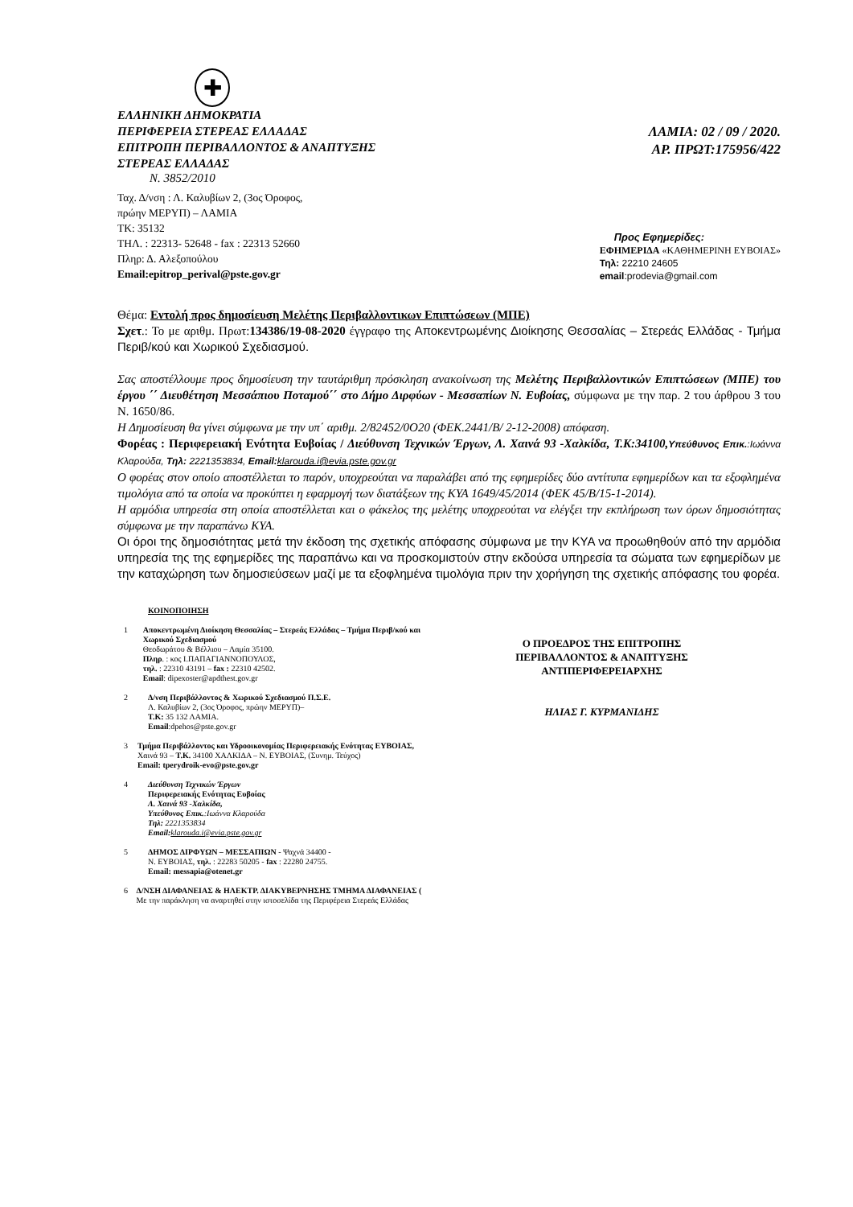✚
ΕΛΛΗΝΙΚΗ ΔΗΜΟΚΡΑΤΙΑ
ΠΕΡΙΦΕΡΕΙΑ ΣΤΕΡΕΑΣ ΕΛΛΑΔΑΣ
ΕΠΙΤΡΟΠΗ ΠΕΡΙΒΑΛΛΟΝΤΟΣ & ΑΝΑΠΤΥΞΗΣ
ΣΤΕΡΕΑΣ ΕΛΛΑΔΑΣ
Ν. 3852/2010
Ταχ. Δ/νση : Λ. Καλυβίων 2, (3ος Όροφος,
πρώην ΜΕΡΥΠ) – ΛΑΜΙΑ
ΤΚ: 35132
ΤΗΛ. : 22313- 52648 - fax : 22313 52660
Πληρ: Δ. Αλεξοπούλου
Email:epitrop_perival@pste.gov.gr
ΛΑΜΙΑ: 02 / 09 / 2020.
ΑΡ. ΠΡΩΤ:175956/422
Προς Εφημερίδες:
ΕΦΗΜΕΡΙΔΑ «ΚΑΘΗΜΕΡΙΝΗ ΕΥΒΟΙΑΣ»
Τηλ: 22210 24605
email:prodevia@gmail.com
Θέμα: Εντολή προς δημοσίευση Μελέτης Περιβαλλοντικων Επιπτώσεων (ΜΠΕ)
Σχετ.: Το με αριθμ. Πρωτ:134386/19-08-2020 έγγραφο της Αποκεντρωμένης Διοίκησης Θεσσαλίας – Στερεάς Ελλάδας - Τμήμα Περιβ/κού και Χωρικού Σχεδιασμού.
Σας αποστέλλουμε προς δημοσίευση την ταυτάριθμη πρόσκληση ανακοίνωση της Μελέτης Περιβαλλοντικών Επιπτώσεων (ΜΠΕ) του έργου ΄΄ Διευθέτηση Μεσσάπιου Ποταμού΄΄ στο Δήμο Διρφύων - Μεσσαπίων Ν. Ευβοίας, σύμφωνα με την παρ. 2 του άρθρου 3 του Ν. 1650/86.
Η Δημοσίευση θα γίνει σύμφωνα με την υπ΄ αριθμ. 2/82452/0Ο20 (ΦΕΚ.2441/Β/ 2-12-2008) απόφαση.
Φορέας : Περιφερειακή Ενότητα Ευβοίας / Διεύθυνση Τεχνικών Έργων, Λ. Χαινά 93 -Χαλκίδα, Τ.Κ:34100, Υπεύθυνος Επικ.:Ιωάννα Κλαρούδα, Τηλ: 2221353834, Email: klarouda.i@evia.pste.gov.gr
Ο φορέας στον οποίο αποστέλλεται το παρόν, υποχρεούται να παραλάβει από της εφημερίδες δύο αντίτυπα εφημερίδων και τα εξοφλημένα τιμολόγια από τα οποία να προκύπτει η εφαρμογή των διατάξεων της ΚΥΑ 1649/45/2014 (ΦΕΚ 45/Β/15-1-2014).
Η αρμόδια υπηρεσία στη οποία αποστέλλεται και ο φάκελος της μελέτης υποχρεούται να ελέγξει την εκπλήρωση των όρων δημοσιότητας σύμφωνα με την παραπάνω ΚΥΑ.
Οι όροι της δημοσιότητας μετά την έκδοση της σχετικής απόφασης σύμφωνα με την ΚΥΑ να προωθηθούν από την αρμόδια υπηρεσία της της εφημερίδες της παραπάνω και να προσκομιστούν στην εκδούσα υπηρεσία τα σώματα των εφημερίδων με την καταχώρηση των δημοσιεύσεων μαζί με τα εξοφλημένα τιμολόγια πριν την χορήγηση της σχετικής απόφασης του φορέα.
ΚΟΙΝΟΠΟΙΗΣΗ
1 Αποκεντρωμένη Διοίκηση Θεσσαλίας – Στερεάς Ελλάδας – Τμήμα Περιβ/κού και Χωρικού Σχεδιασμού
Θεοδωράτου & Βέλλιου – Λαμία 35100.
Πληρ. : κος Ι.ΠΑΠΑΓΙΑΝΝΟΠΟΥΛΟΣ,
τηλ. : 22310 43191 – fax : 22310 42502.
Email: dipexoster@apdthest.gov.gr
2 Δ/νση Περιβάλλοντος & Χωρικού Σχεδιασμού Π.Σ.Ε.
Λ. Καλυβίων 2, (3ος Όροφος, πρώην ΜΕΡΥΠ)–
Τ.Κ: 35 132 ΛΑΜΙΑ.
Email:dpehos@pste.gov.gr
3 Τμήμα Περιβάλλοντος και Υδροοικονομίας Περιφερειακής Ενότητας ΕΥΒΟΙΑΣ, Χαινά 93 – Τ.Κ. 34100 ΧΑΛΚΙΔΑ – Ν. ΕΥΒΟΙΑΣ, (Συνημ. Τεύχος)
Email: tperydroik-evo@pste.gov.gr
4 Διεύθυνση Τεχνικών Έργων
Περιφερειακής Ενότητας Ευβοίας
Λ. Χαινά 93 -Χαλκίδα,
Υπεύθυνος Επικ.:Ιωάννα Κλαρούδα
Τηλ: 2221353834
Email: klarouda.i@evia.pste.gov.gr
5 ΔΗΜΟΣ ΔΙΡΦΥΩΝ – ΜΕΣΣΑΠΙΩΝ - Ψαχνά 34400 -
Ν. ΕΥΒΟΙΑΣ, τηλ. : 22283 50205 - fax : 22280 24755.
Email: messapia@otenet.gr
6 Δ/ΝΣΗ ΔΙΑΦΑΝΕΙΑΣ & ΗΛΕΚΤΡ. ΔΙΑΚΥΒΕΡΝΗΣΗΣ ΤΜΗΜΑ ΔΙΑΦΑΝΕΙΑΣ ( Με την παράκληση να αναρτηθεί στην ιστοσελίδα της Περιφέρεια Στερεάς Ελλάδας
Ο ΠΡΟΕΔΡΟΣ ΤΗΣ ΕΠΙΤΡΟΠΗΣ
ΠΕΡΙΒΑΛΛΟΝΤΟΣ & ΑΝΑΠΤΥΞΗΣ
ΑΝΤΙΠΕΡΙΦΕΡΕΙΑΡΧΗΣ
ΗΛΙΑΣ Γ. ΚΥΡΜΑΝΙΔΗΣ